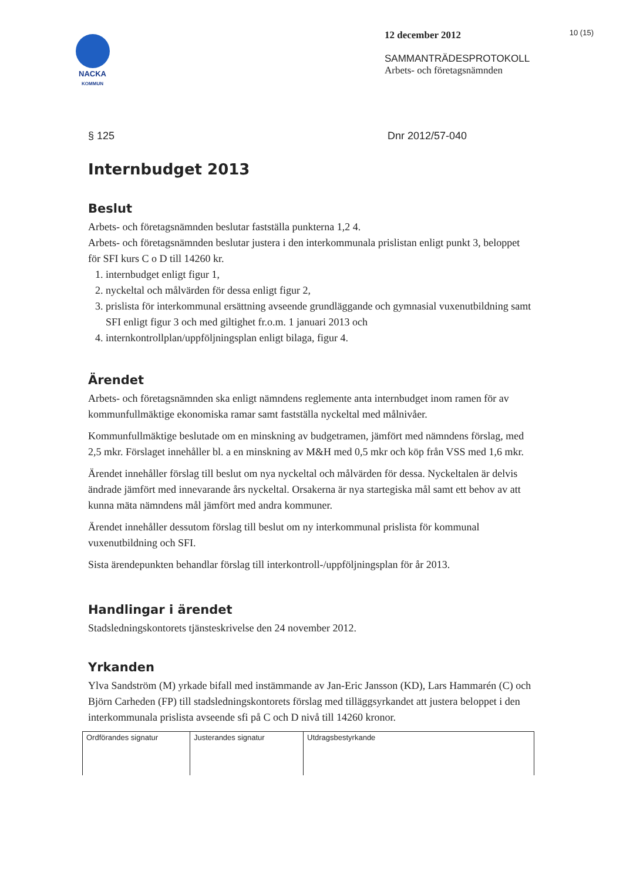10 (15)
NACKA
KOMMUN
12 december 2012
SAMMANTRÄDESPROTOKOLL
Arbets- och företagsnämnden
§ 125 Dnr 2012/57-040
Internbudget 2013
Beslut
Arbets- och företagsnämnden beslutar fastställa punkterna 1,2 4.
Arbets- och företagsnämnden beslutar justera i den interkommunala prislistan enligt punkt 3, beloppet för SFI kurs C o D till 14260 kr.
1. internbudget enligt figur 1,
2. nyckeltal och målvärden för dessa enligt figur 2,
3. prislista för interkommunal ersättning avseende grundläggande och gymnasial vuxenutbildning samt SFI enligt figur 3 och med giltighet fr.o.m. 1 januari 2013 och
4. internkontrollplan/uppföljningsplan enligt bilaga, figur 4.
Ärendet
Arbets- och företagsnämnden ska enligt nämndens reglemente anta internbudget inom ramen för av kommunfullmäktige ekonomiska ramar samt fastställa nyckeltal med målnivåer.
Kommunfullmäktige beslutade om en minskning av budgetramen, jämfört med nämndens förslag, med 2,5 mkr. Förslaget innehåller bl. a en minskning av M&H med 0,5 mkr och köp från VSS med 1,6 mkr.
Ärendet innehåller förslag till beslut om nya nyckeltal och målvärden för dessa. Nyckeltalen är delvis ändrade jämfört med innevarande års nyckeltal. Orsakerna är nya startegiska mål samt ett behov av att kunna mäta nämndens mål jämfört med andra kommuner.
Ärendet innehåller dessutom förslag till beslut om ny interkommunal prislista för kommunal vuxenutbildning och SFI.
Sista ärendepunkten behandlar förslag till interkontroll-/uppföljningsplan för år 2013.
Handlingar i ärendet
Stadsledningskontorets tjänsteskrivelse den 24 november 2012.
Yrkanden
Ylva Sandström (M) yrkade bifall med instämmande av Jan-Eric Jansson (KD), Lars Hammarén (C) och Björn Carheden (FP) till stadsledningskontorets förslag med tilläggsyrkandet att justera beloppet i den interkommunala prislista avseende sfi på C och D nivå till 14260 kronor.
| Ordförandes signatur | Justerandes signatur | Utdragsbestyrkande |